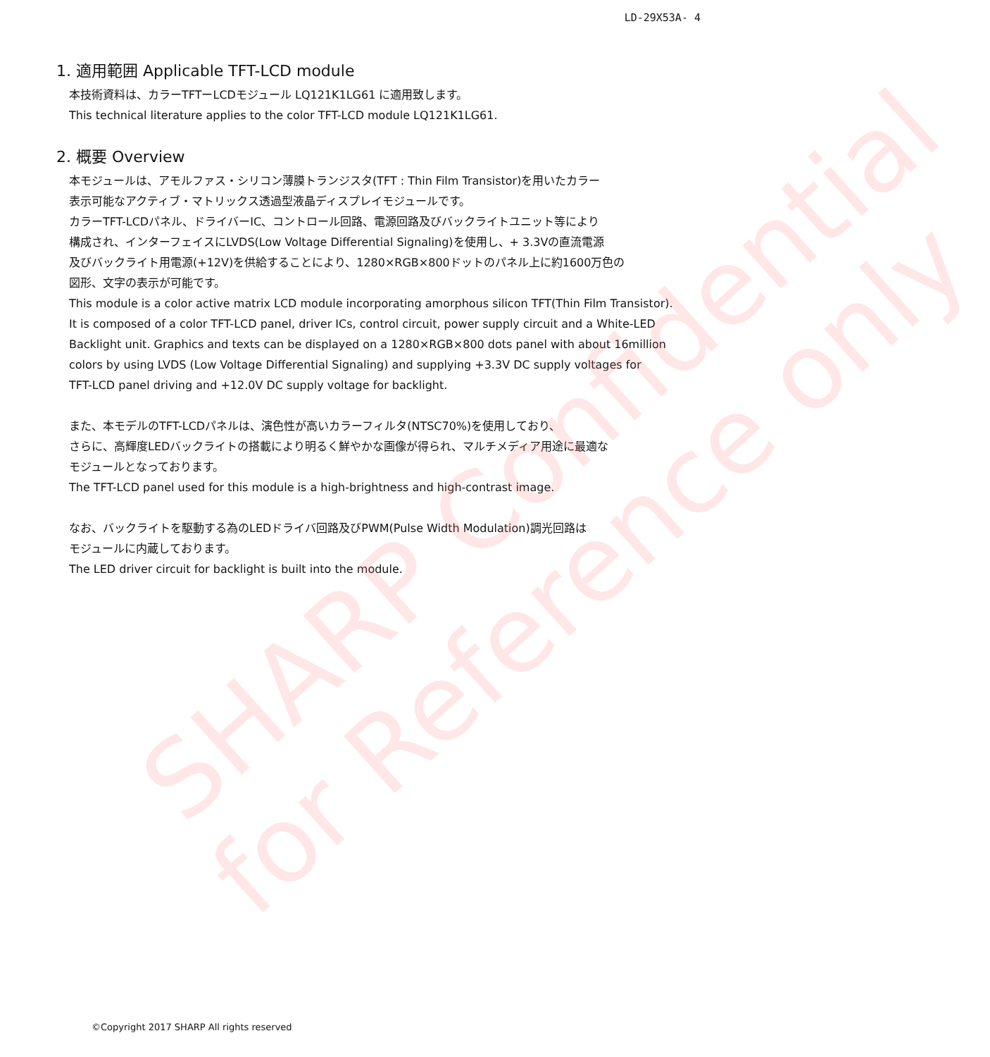SHARP Confidential
for Reference only
LD-29X53A- 4
1. 適用範囲 Applicable TFT-LCD module
本技術資料は、カラーTFTーLCDモジュール LQ121K1LG61 に適用致します。
This technical literature applies to the color TFT-LCD module LQ121K1LG61.
2. 概要 Overview
本モジュールは、アモルファス・シリコン薄膜トランジスタ(TFT : Thin Film Transistor)を用いたカラー
表示可能なアクティブ・マトリックス透過型液晶ディスプレイモジュールです。
カラーTFT-LCDパネル、ドライバーIC、コントロール回路、電源回路及びバックライトユニット等により
構成され、インターフェイスにLVDS(Low Voltage Differential Signaling)を使用し、+ 3.3Vの直流電源
及びバックライト用電源(+12V)を供給することにより、1280×RGB×800ドットのパネル上に約1600万色の
図形、文字の表示が可能です。
This module is a color active matrix LCD module incorporating amorphous silicon TFT(Thin Film Transistor).
It is composed of a color TFT-LCD panel, driver ICs, control circuit, power supply circuit and a White-LED
Backlight unit. Graphics and texts can be displayed on a 1280×RGB×800 dots panel with about 16million
colors by using LVDS (Low Voltage Differential Signaling) and supplying +3.3V DC supply voltages for
TFT-LCD panel driving and +12.0V DC supply voltage for backlight.
また、本モデルのTFT-LCDパネルは、演色性が高いカラーフィルタ(NTSC70%)を使用しており、
さらに、高輝度LEDバックライトの搭載により明るく鮮やかな画像が得られ、マルチメディア用途に最適な
モジュールとなっております。
The TFT-LCD panel used for this module is a high-brightness and high-contrast image.
なお、バックライトを駆動する為のLEDドライバ回路及びPWM(Pulse Width Modulation)調光回路は
モジュールに内蔵しております。
The LED driver circuit for backlight is built into the module.
©Copyright 2017 SHARP All rights reserved